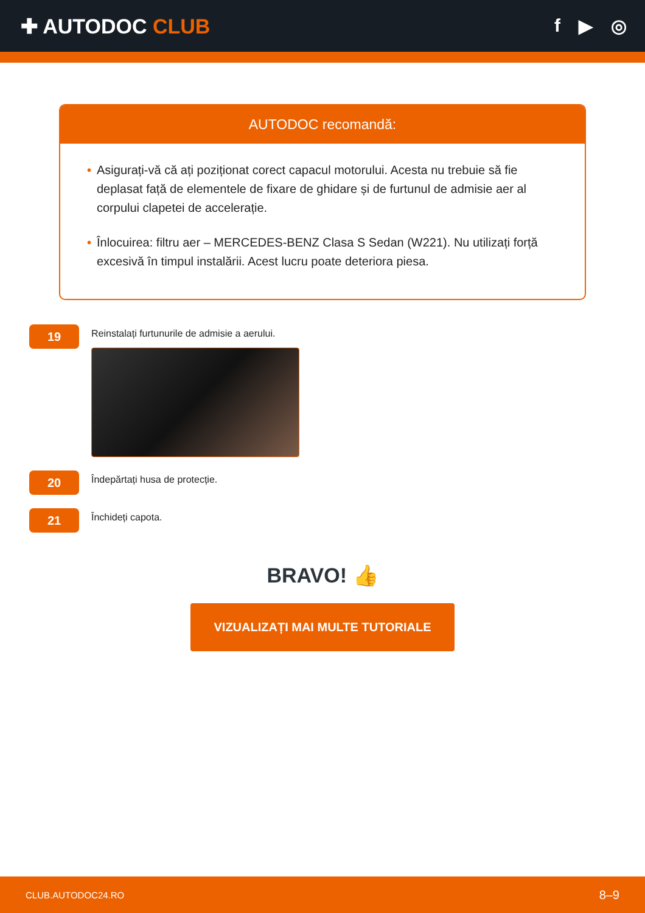✚ AUTODOC CLUB f ▶ ◎
AUTODOC recomandă:
• Asigurați-vă că ați poziționat corect capacul motorului. Acesta nu trebuie să fie deplasat față de elementele de fixare de ghidare și de furtunul de admisie aer al corpului clapetei de accelerație.
• Înlocuirea: filtru aer – MERCEDES-BENZ Clasa S Sedan (W221). Nu utilizați forță excesivă în timpul instalării. Acest lucru poate deteriora piesa.
19
Reinstalați furtunurile de admisie a aerului.
20
Îndepărtați husa de protecție.
21
Închideți capota.
BRAVO! 👍
VIZUALIZAȚI MAI MULTE TUTORIALE
CLUB.AUTODOC24.RO 8–9